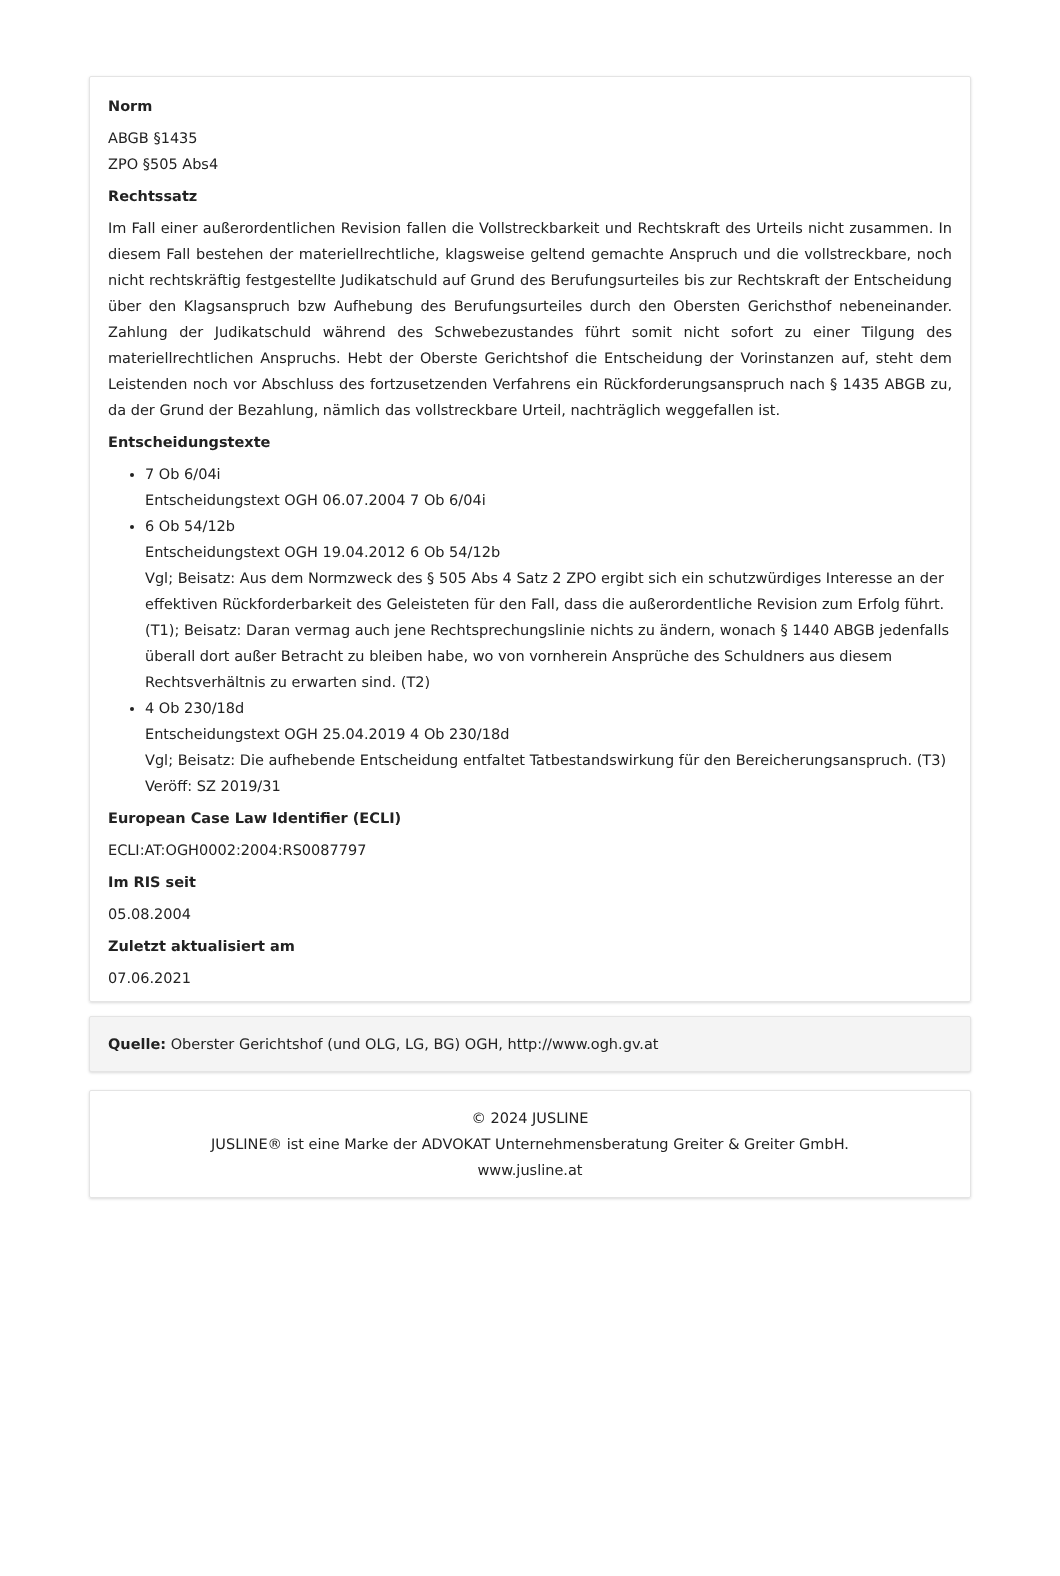Norm
ABGB §1435
ZPO §505 Abs4
Rechtssatz
Im Fall einer außerordentlichen Revision fallen die Vollstreckbarkeit und Rechtskraft des Urteils nicht zusammen. In diesem Fall bestehen der materiellrechtliche, klagsweise geltend gemachte Anspruch und die vollstreckbare, noch nicht rechtskräftig festgestellte Judikatschuld auf Grund des Berufungsurteiles bis zur Rechtskraft der Entscheidung über den Klagsanspruch bzw Aufhebung des Berufungsurteiles durch den Obersten Gerichsthof nebeneinander. Zahlung der Judikatschuld während des Schwebezustandes führt somit nicht sofort zu einer Tilgung des materiellrechtlichen Anspruchs. Hebt der Oberste Gerichtshof die Entscheidung der Vorinstanzen auf, steht dem Leistenden noch vor Abschluss des fortzusetzenden Verfahrens ein Rückforderungsanspruch nach § 1435 ABGB zu, da der Grund der Bezahlung, nämlich das vollstreckbare Urteil, nachträglich weggefallen ist.
Entscheidungstexte
7 Ob 6/04i
Entscheidungstext OGH 06.07.2004 7 Ob 6/04i
6 Ob 54/12b
Entscheidungstext OGH 19.04.2012 6 Ob 54/12b
Vgl; Beisatz: Aus dem Normzweck des § 505 Abs 4 Satz 2 ZPO ergibt sich ein schutzwürdiges Interesse an der effektiven Rückforderbarkeit des Geleisteten für den Fall, dass die außerordentliche Revision zum Erfolg führt. (T1); Beisatz: Daran vermag auch jene Rechtsprechungslinie nichts zu ändern, wonach § 1440 ABGB jedenfalls überall dort außer Betracht zu bleiben habe, wo von vornherein Ansprüche des Schuldners aus diesem Rechtsverhältnis zu erwarten sind. (T2)
4 Ob 230/18d
Entscheidungstext OGH 25.04.2019 4 Ob 230/18d
Vgl; Beisatz: Die aufhebende Entscheidung entfaltet Tatbestandswirkung für den Bereicherungsanspruch. (T3)
Veröff: SZ 2019/31
European Case Law Identifier (ECLI)
ECLI:AT:OGH0002:2004:RS0087797
Im RIS seit
05.08.2004
Zuletzt aktualisiert am
07.06.2021
Quelle: Oberster Gerichtshof (und OLG, LG, BG) OGH, http://www.ogh.gv.at
© 2024 JUSLINE
JUSLINE® ist eine Marke der ADVOKAT Unternehmensberatung Greiter & Greiter GmbH.
www.jusline.at